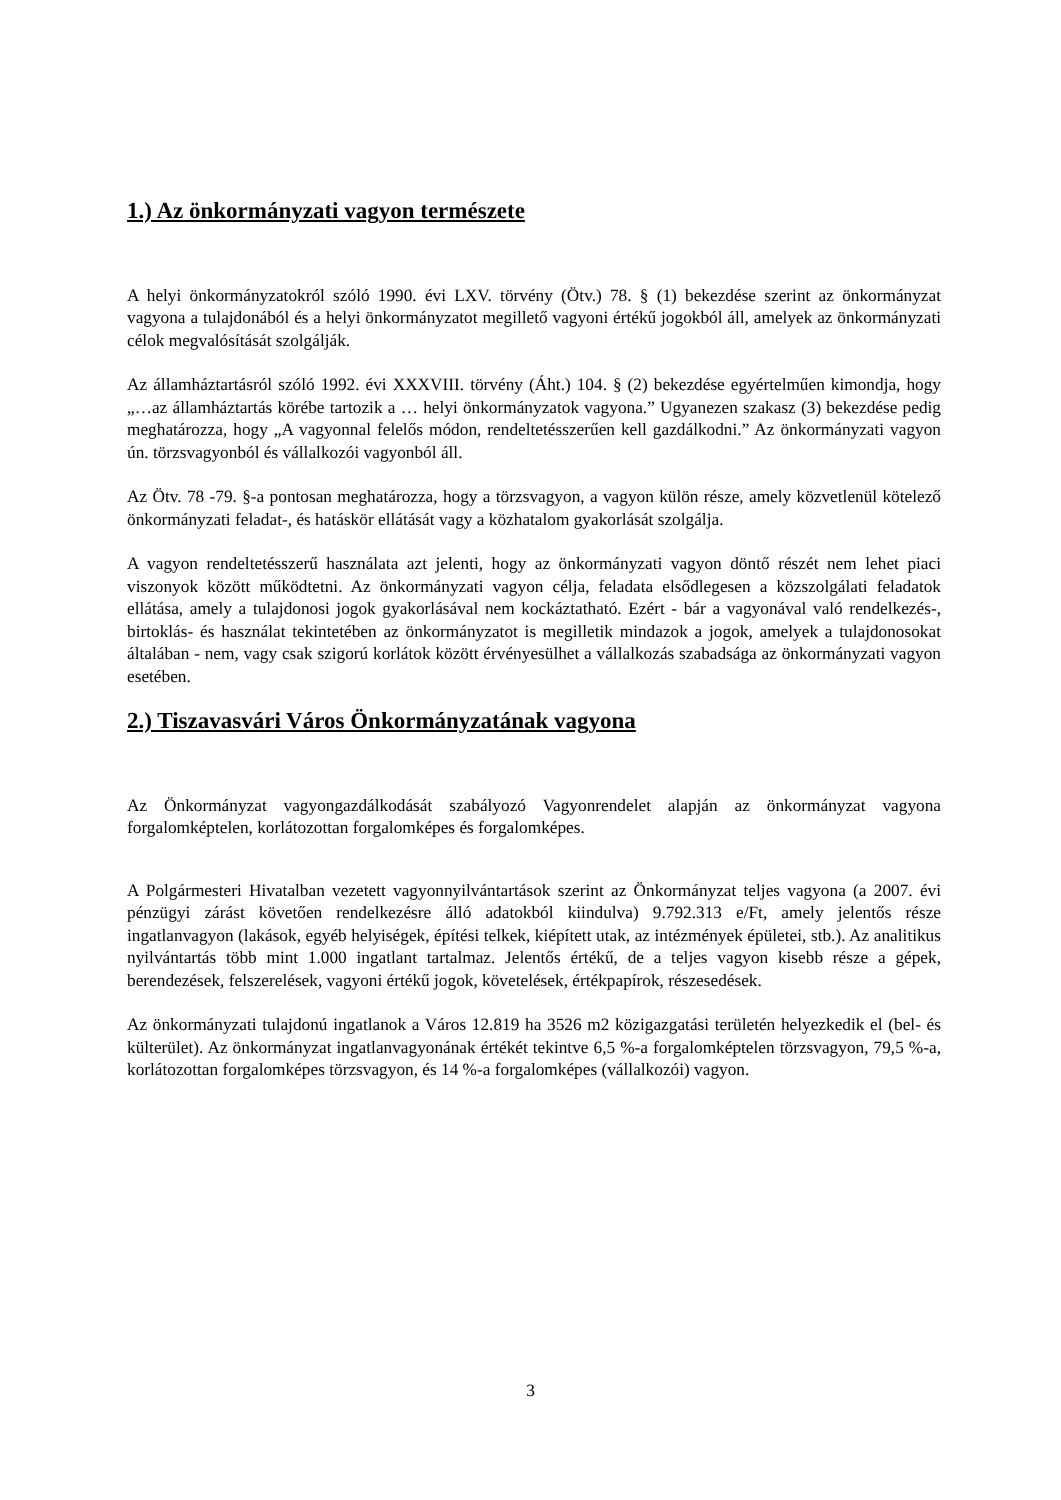1.) Az önkormányzati vagyon természete
A helyi önkormányzatokról szóló 1990. évi LXV. törvény (Ötv.) 78. § (1) bekezdése szerint az önkormányzat vagyona a tulajdonából és a helyi önkormányzatot megillető vagyoni értékű jogokból áll, amelyek az önkormányzati célok megvalósítását szolgálják.
Az államháztartásról szóló 1992. évi XXXVIII. törvény (Áht.) 104. § (2) bekezdése egyértelműen kimondja, hogy „…az államháztartás körébe tartozik a … helyi önkormányzatok vagyona.” Ugyanezen szakasz (3) bekezdése pedig meghatározza, hogy „A vagyonnal felelős módon, rendeltetésszerűen kell gazdálkodni.” Az önkormányzati vagyon ún. törzsvagyonból és vállalkozói vagyonból áll.
Az Ötv. 78 -79. §-a pontosan meghatározza, hogy a törzsvagyon, a vagyon külön része, amely közvetlenül kötelező önkormányzati feladat-, és hatáskör ellátását vagy a közhatalom gyakorlását szolgálja.
A vagyon rendeltetésszerű használata azt jelenti, hogy az önkormányzati vagyon döntő részét nem lehet piaci viszonyok között működtetni. Az önkormányzati vagyon célja, feladata elsődlegesen a közszolgálati feladatok ellátása, amely a tulajdonosi jogok gyakorlásával nem kockáztatható. Ezért - bár a vagyonával való rendelkezés-, birtoklás- és használat tekintetében az önkormányzatot is megilletik mindazok a jogok, amelyek a tulajdonosokat általában - nem, vagy csak szigorú korlátok között érvényesülhet a vállalkozás szabadsága az önkormányzati vagyon esetében.
2.) Tiszavasvári Város Önkormányzatának vagyona
Az Önkormányzat vagyongazdálkodását szabályozó Vagyonrendelet alapján az önkormányzat vagyona forgalomképtelen, korlátozottan forgalomképes és forgalomképes.
A Polgármesteri Hivatalban vezetett vagyonnyilvántartások szerint az Önkormányzat teljes vagyona (a 2007. évi pénzügyi zárást követően rendelkezésre álló adatokból kiindulva) 9.792.313 e/Ft, amely jelentős része ingatlanvagyon (lakások, egyéb helyiségek, építési telkek, kiépített utak, az intézmények épületei, stb.). Az analitikus nyilvántartás több mint 1.000 ingatlant tartalmaz. Jelentős értékű, de a teljes vagyon kisebb része a gépek, berendezések, felszerelések, vagyoni értékű jogok, követelések, értékpapírok, részesedések.
Az önkormányzati tulajdonú ingatlanok a Város 12.819 ha 3526 m2 közigazgatási területén helyezkedik el (bel- és külterület). Az önkormányzat ingatlanvagyonának értékét tekintve 6,5 %-a forgalomképtelen törzsvagyon, 79,5 %-a, korlátozottan forgalomképes törzsvagyon, és 14 %-a forgalomképes (vállalkozói) vagyon.
3